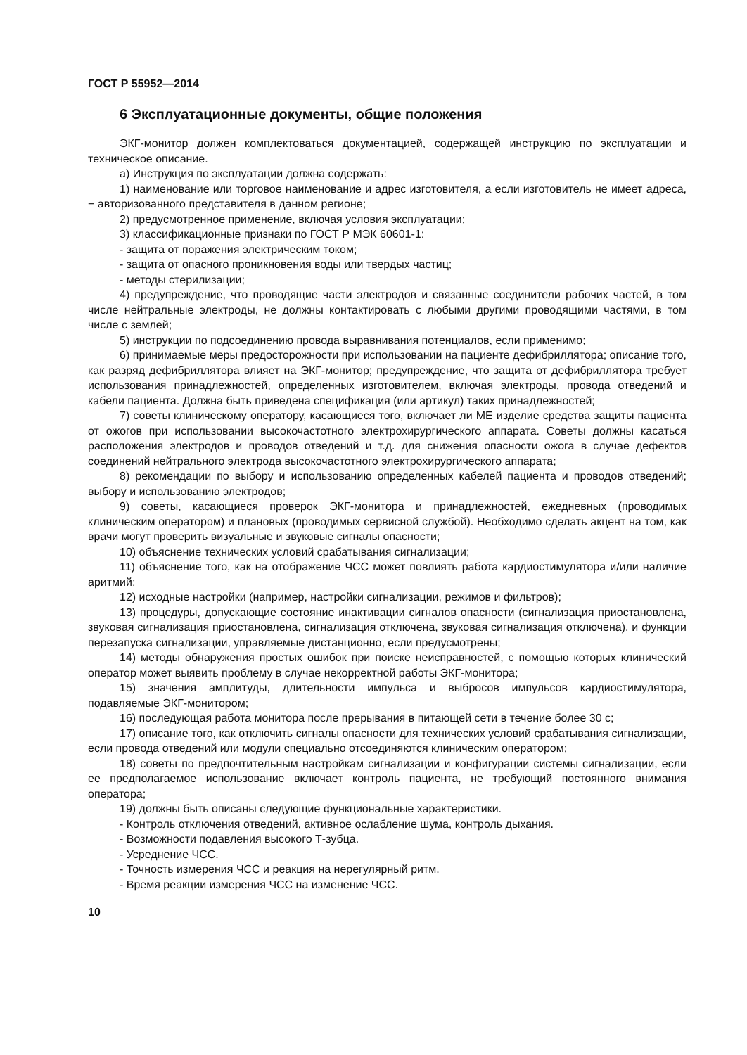ГОСТ Р 55952—2014
6 Эксплуатационные документы, общие положения
ЭКГ-монитор должен комплектоваться документацией, содержащей инструкцию по эксплуатации и техническое описание.
а) Инструкция по эксплуатации должна содержать:
1) наименование или торговое наименование и адрес изготовителя, а если изготовитель не имеет адреса, − авторизованного представителя в данном регионе;
2) предусмотренное применение, включая условия эксплуатации;
3) классификационные признаки по ГОСТ Р МЭК 60601-1:
- защита от поражения электрическим током;
- защита от опасного проникновения воды или твердых частиц;
- методы стерилизации;
4) предупреждение, что проводящие части электродов и связанные соединители рабочих частей, в том числе нейтральные электроды, не должны контактировать с любыми другими проводящими частями, в том числе с землей;
5) инструкции по подсоединению провода выравнивания потенциалов, если применимо;
6) принимаемые меры предосторожности при использовании на пациенте дефибриллятора; описание того, как разряд дефибриллятора влияет на ЭКГ-монитор; предупреждение, что защита от дефибриллятора требует использования принадлежностей, определенных изготовителем, включая электроды, провода отведений и кабели пациента. Должна быть приведена спецификация (или артикул) таких принадлежностей;
7) советы клиническому оператору, касающиеся того, включает ли МЕ изделие средства защиты пациента от ожогов при использовании высокочастотного электрохирургического аппарата. Советы должны касаться расположения электродов и проводов отведений и т.д. для снижения опасности ожога в случае дефектов соединений нейтрального электрода высокочастотного электрохирургического аппарата;
8) рекомендации по выбору и использованию определенных кабелей пациента и проводов отведений; выбору и использованию электродов;
9) советы, касающиеся проверок ЭКГ-монитора и принадлежностей, ежедневных (проводимых клиническим оператором) и плановых (проводимых сервисной службой). Необходимо сделать акцент на том, как врачи могут проверить визуальные и звуковые сигналы опасности;
10) объяснение технических условий срабатывания сигнализации;
11) объяснение того, как на отображение ЧСС может повлиять работа кардиостимулятора и/или наличие аритмий;
12) исходные настройки (например, настройки сигнализации, режимов и фильтров);
13) процедуры, допускающие состояние инактивации сигналов опасности (сигнализация приостановлена, звуковая сигнализация приостановлена, сигнализация отключена, звуковая сигнализация отключена), и функции перезапуска сигнализации, управляемые дистанционно, если предусмотрены;
14) методы обнаружения простых ошибок при поиске неисправностей, с помощью которых клинический оператор может выявить проблему в случае некорректной работы ЭКГ-монитора;
15) значения амплитуды, длительности импульса и выбросов импульсов кардиостимулятора, подавляемые ЭКГ-монитором;
16) последующая работа монитора после прерывания в питающей сети в течение более 30 с;
17) описание того, как отключить сигналы опасности для технических условий срабатывания сигнализации, если провода отведений или модули специально отсоединяются клиническим оператором;
18) советы по предпочтительным настройкам сигнализации и конфигурации системы сигнализации, если ее предполагаемое использование включает контроль пациента, не требующий постоянного внимания оператора;
19) должны быть описаны следующие функциональные характеристики.
- Контроль отключения отведений, активное ослабление шума, контроль дыхания.
- Возможности подавления высокого Т-зубца.
- Усреднение ЧСС.
- Точность измерения ЧСС и реакция на нерегулярный ритм.
- Время реакции измерения ЧСС на изменение ЧСС.
10